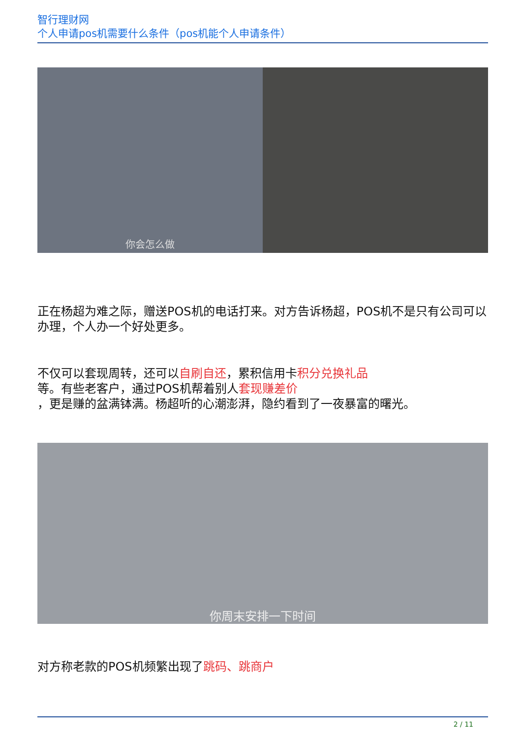智行理财网
个人申请pos机需要什么条件（pos机能个人申请条件）
你会怎么做
正在杨超为难之际，赠送POS机的电话打来。对方告诉杨超，POS机不是只有公司可以办理，个人办一个好处更多。
不仅可以套现周转，还可以自刷自还，累积信用卡积分兑换礼品
等。有些老客户，通过POS机帮着别人套现赚差价
，更是赚的盆满钵满。杨超听的心潮澎湃，隐约看到了一夜暴富的曙光。
你周末安排一下时间
对方称老款的POS机频繁出现了跳码、跳商户
2 / 11